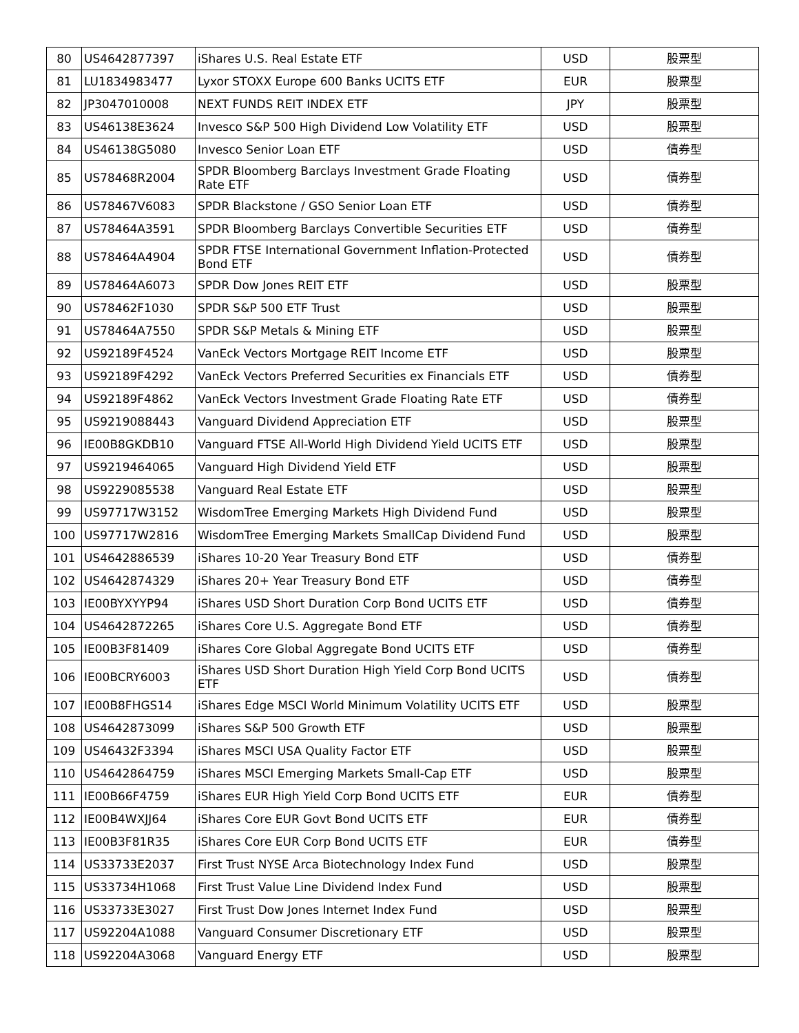| 80 | US4642877397 | iShares U.S. Real Estate ETF | USD | 股票型 |
| 81 | LU1834983477 | Lyxor STOXX Europe 600 Banks UCITS ETF | EUR | 股票型 |
| 82 | JP3047010008 | NEXT FUNDS REIT INDEX ETF | JPY | 股票型 |
| 83 | US46138E3624 | Invesco S&P 500 High Dividend Low Volatility ETF | USD | 股票型 |
| 84 | US46138G5080 | Invesco Senior Loan ETF | USD | 債券型 |
| 85 | US78468R2004 | SPDR Bloomberg Barclays Investment Grade Floating Rate ETF | USD | 債券型 |
| 86 | US78467V6083 | SPDR Blackstone / GSO Senior Loan ETF | USD | 債券型 |
| 87 | US78464A3591 | SPDR Bloomberg Barclays Convertible Securities ETF | USD | 債券型 |
| 88 | US78464A4904 | SPDR FTSE International Government Inflation-Protected Bond ETF | USD | 債券型 |
| 89 | US78464A6073 | SPDR Dow Jones REIT ETF | USD | 股票型 |
| 90 | US78462F1030 | SPDR S&P 500 ETF Trust | USD | 股票型 |
| 91 | US78464A7550 | SPDR S&P Metals & Mining ETF | USD | 股票型 |
| 92 | US92189F4524 | VanEck Vectors Mortgage REIT Income ETF | USD | 股票型 |
| 93 | US92189F4292 | VanEck Vectors Preferred Securities ex Financials ETF | USD | 債券型 |
| 94 | US92189F4862 | VanEck Vectors Investment Grade Floating Rate ETF | USD | 債券型 |
| 95 | US9219088443 | Vanguard Dividend Appreciation ETF | USD | 股票型 |
| 96 | IE00B8GKDB10 | Vanguard FTSE All-World High Dividend Yield UCITS ETF | USD | 股票型 |
| 97 | US9219464065 | Vanguard High Dividend Yield ETF | USD | 股票型 |
| 98 | US9229085538 | Vanguard Real Estate ETF | USD | 股票型 |
| 99 | US97717W3152 | WisdomTree Emerging Markets High Dividend Fund | USD | 股票型 |
| 100 | US97717W2816 | WisdomTree Emerging Markets SmallCap Dividend Fund | USD | 股票型 |
| 101 | US4642886539 | iShares 10-20 Year Treasury Bond ETF | USD | 債券型 |
| 102 | US4642874329 | iShares 20+ Year Treasury Bond ETF | USD | 債券型 |
| 103 | IE00BYXYYP94 | iShares USD Short Duration Corp Bond UCITS ETF | USD | 債券型 |
| 104 | US4642872265 | iShares Core U.S. Aggregate Bond ETF | USD | 債券型 |
| 105 | IE00B3F81409 | iShares Core Global Aggregate Bond UCITS ETF | USD | 債券型 |
| 106 | IE00BCRY6003 | iShares USD Short Duration High Yield Corp Bond UCITS ETF | USD | 債券型 |
| 107 | IE00B8FHGS14 | iShares Edge MSCI World Minimum Volatility UCITS ETF | USD | 股票型 |
| 108 | US4642873099 | iShares S&P 500 Growth ETF | USD | 股票型 |
| 109 | US46432F3394 | iShares MSCI USA Quality Factor ETF | USD | 股票型 |
| 110 | US4642864759 | iShares MSCI Emerging Markets Small-Cap ETF | USD | 股票型 |
| 111 | IE00B66F4759 | iShares EUR High Yield Corp Bond UCITS ETF | EUR | 債券型 |
| 112 | IE00B4WXJJ64 | iShares Core EUR Govt Bond UCITS ETF | EUR | 債券型 |
| 113 | IE00B3F81R35 | iShares Core EUR Corp Bond UCITS ETF | EUR | 債券型 |
| 114 | US33733E2037 | First Trust NYSE Arca Biotechnology Index Fund | USD | 股票型 |
| 115 | US33734H1068 | First Trust Value Line Dividend Index Fund | USD | 股票型 |
| 116 | US33733E3027 | First Trust Dow Jones Internet Index Fund | USD | 股票型 |
| 117 | US92204A1088 | Vanguard Consumer Discretionary ETF | USD | 股票型 |
| 118 | US92204A3068 | Vanguard Energy ETF | USD | 股票型 |